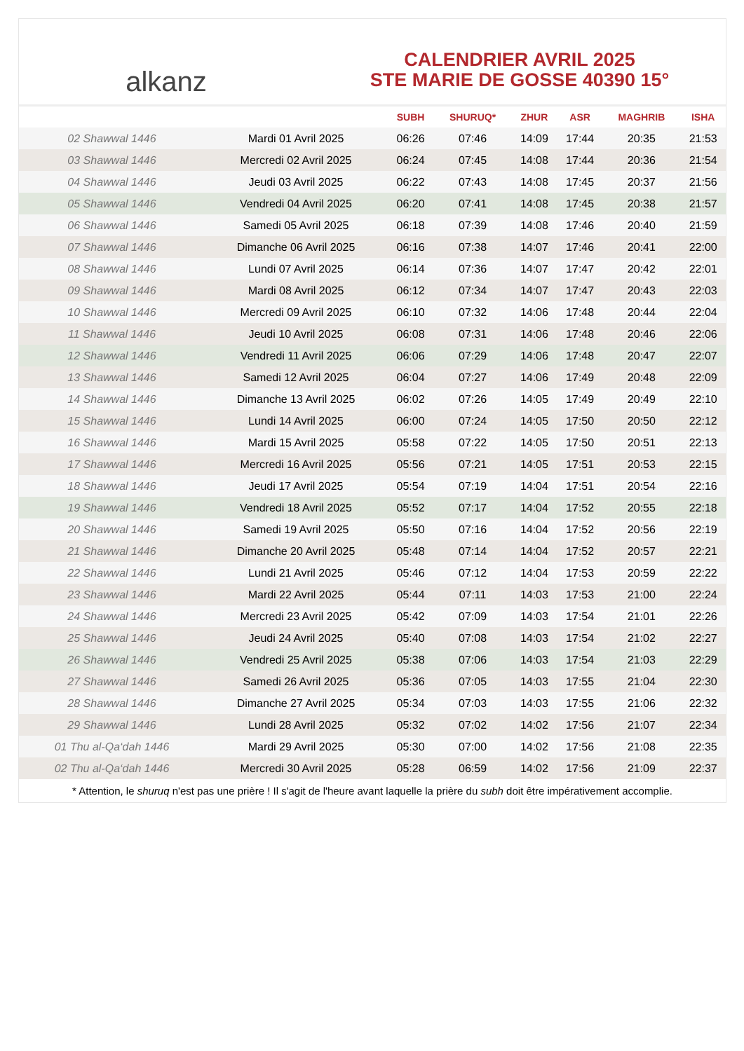alkanz
CALENDRIER AVRIL 2025
STE MARIE DE GOSSE 40390 15°
| | | SUBH | SHURUQ* | ZHUR | ASR | MAGHRIB | ISHA |
| --- | --- | --- | --- | --- | --- | --- | --- |
| 02 Shawwal 1446 | Mardi 01 Avril 2025 | 06:26 | 07:46 | 14:09 | 17:44 | 20:35 | 21:53 |
| 03 Shawwal 1446 | Mercredi 02 Avril 2025 | 06:24 | 07:45 | 14:08 | 17:44 | 20:36 | 21:54 |
| 04 Shawwal 1446 | Jeudi 03 Avril 2025 | 06:22 | 07:43 | 14:08 | 17:45 | 20:37 | 21:56 |
| 05 Shawwal 1446 | Vendredi 04 Avril 2025 | 06:20 | 07:41 | 14:08 | 17:45 | 20:38 | 21:57 |
| 06 Shawwal 1446 | Samedi 05 Avril 2025 | 06:18 | 07:39 | 14:08 | 17:46 | 20:40 | 21:59 |
| 07 Shawwal 1446 | Dimanche 06 Avril 2025 | 06:16 | 07:38 | 14:07 | 17:46 | 20:41 | 22:00 |
| 08 Shawwal 1446 | Lundi 07 Avril 2025 | 06:14 | 07:36 | 14:07 | 17:47 | 20:42 | 22:01 |
| 09 Shawwal 1446 | Mardi 08 Avril 2025 | 06:12 | 07:34 | 14:07 | 17:47 | 20:43 | 22:03 |
| 10 Shawwal 1446 | Mercredi 09 Avril 2025 | 06:10 | 07:32 | 14:06 | 17:48 | 20:44 | 22:04 |
| 11 Shawwal 1446 | Jeudi 10 Avril 2025 | 06:08 | 07:31 | 14:06 | 17:48 | 20:46 | 22:06 |
| 12 Shawwal 1446 | Vendredi 11 Avril 2025 | 06:06 | 07:29 | 14:06 | 17:48 | 20:47 | 22:07 |
| 13 Shawwal 1446 | Samedi 12 Avril 2025 | 06:04 | 07:27 | 14:06 | 17:49 | 20:48 | 22:09 |
| 14 Shawwal 1446 | Dimanche 13 Avril 2025 | 06:02 | 07:26 | 14:05 | 17:49 | 20:49 | 22:10 |
| 15 Shawwal 1446 | Lundi 14 Avril 2025 | 06:00 | 07:24 | 14:05 | 17:50 | 20:50 | 22:12 |
| 16 Shawwal 1446 | Mardi 15 Avril 2025 | 05:58 | 07:22 | 14:05 | 17:50 | 20:51 | 22:13 |
| 17 Shawwal 1446 | Mercredi 16 Avril 2025 | 05:56 | 07:21 | 14:05 | 17:51 | 20:53 | 22:15 |
| 18 Shawwal 1446 | Jeudi 17 Avril 2025 | 05:54 | 07:19 | 14:04 | 17:51 | 20:54 | 22:16 |
| 19 Shawwal 1446 | Vendredi 18 Avril 2025 | 05:52 | 07:17 | 14:04 | 17:52 | 20:55 | 22:18 |
| 20 Shawwal 1446 | Samedi 19 Avril 2025 | 05:50 | 07:16 | 14:04 | 17:52 | 20:56 | 22:19 |
| 21 Shawwal 1446 | Dimanche 20 Avril 2025 | 05:48 | 07:14 | 14:04 | 17:52 | 20:57 | 22:21 |
| 22 Shawwal 1446 | Lundi 21 Avril 2025 | 05:46 | 07:12 | 14:04 | 17:53 | 20:59 | 22:22 |
| 23 Shawwal 1446 | Mardi 22 Avril 2025 | 05:44 | 07:11 | 14:03 | 17:53 | 21:00 | 22:24 |
| 24 Shawwal 1446 | Mercredi 23 Avril 2025 | 05:42 | 07:09 | 14:03 | 17:54 | 21:01 | 22:26 |
| 25 Shawwal 1446 | Jeudi 24 Avril 2025 | 05:40 | 07:08 | 14:03 | 17:54 | 21:02 | 22:27 |
| 26 Shawwal 1446 | Vendredi 25 Avril 2025 | 05:38 | 07:06 | 14:03 | 17:54 | 21:03 | 22:29 |
| 27 Shawwal 1446 | Samedi 26 Avril 2025 | 05:36 | 07:05 | 14:03 | 17:55 | 21:04 | 22:30 |
| 28 Shawwal 1446 | Dimanche 27 Avril 2025 | 05:34 | 07:03 | 14:03 | 17:55 | 21:06 | 22:32 |
| 29 Shawwal 1446 | Lundi 28 Avril 2025 | 05:32 | 07:02 | 14:02 | 17:56 | 21:07 | 22:34 |
| 01 Thu al-Qa‘dah 1446 | Mardi 29 Avril 2025 | 05:30 | 07:00 | 14:02 | 17:56 | 21:08 | 22:35 |
| 02 Thu al-Qa‘dah 1446 | Mercredi 30 Avril 2025 | 05:28 | 06:59 | 14:02 | 17:56 | 21:09 | 22:37 |
* Attention, le shuruq n'est pas une prière ! Il s'agit de l'heure avant laquelle la prière du subh doit être impérativement accomplie.